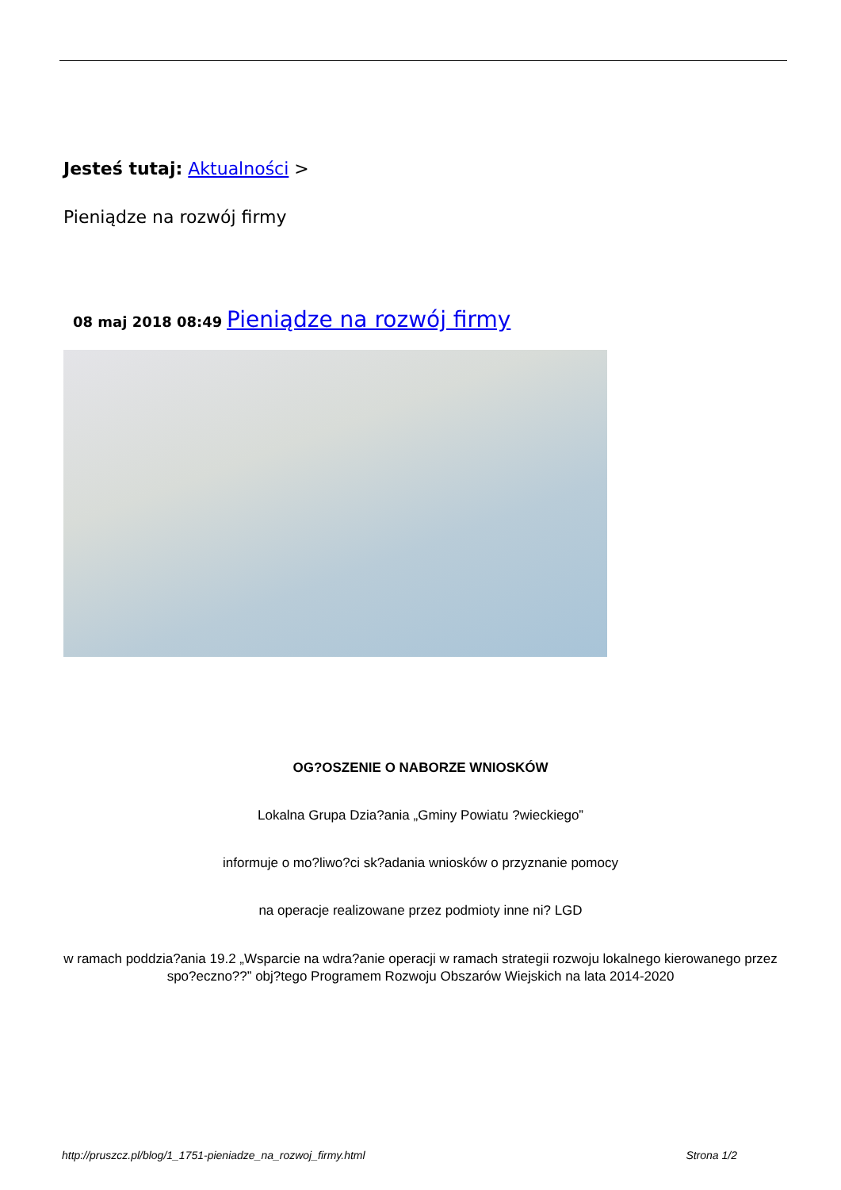Jesteś tutaj: Aktualności >
Pieniądze na rozwój firmy
08 maj 2018 08:49 Pieniądze na rozwój firmy
OG?OSZENIE O NABORZE WNIOSKÓW
Lokalna Grupa Dzia?ania „Gminy Powiatu ?wieckiego”
informuje o mo?liwo?ci sk?adania wniosków o przyznanie pomocy
na operacje realizowane przez podmioty inne ni? LGD
w ramach poddzia?ania 19.2 „Wsparcie na wdra?anie operacji w ramach strategii rozwoju lokalnego kierowanego przez spo?eczno??” obj?tego Programem Rozwoju Obszarów Wiejskich na lata 2014-2020
http://pruszcz.pl/blog/1_1751-pieniadze_na_rozwoj_firmy.html Strona 1/2